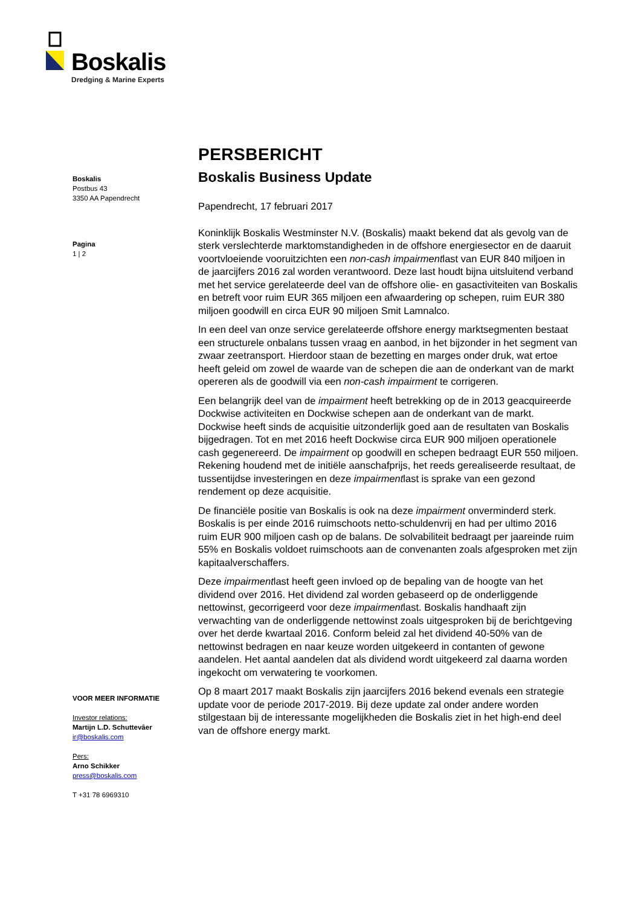Boskalis
Dredging & Marine Experts
Boskalis
Postbus 43
3350 AA Papendrecht
Pagina
1 | 2
VOOR MEER INFORMATIE
Investor relations:
Martijn L.D. Schuttevâer
ir@boskalis.com
Pers:
Arno Schikker
press@boskalis.com
T +31 78 6969310
PERSBERICHT
Boskalis Business Update
Papendrecht, 17 februari 2017
Koninklijk Boskalis Westminster N.V. (Boskalis) maakt bekend dat als gevolg van de sterk verslechterde marktomstandigheden in de offshore energiesector en de daaruit voortvloeiende vooruitzichten een non-cash impairmentlast van EUR 840 miljoen in de jaarcijfers 2016 zal worden verantwoord. Deze last houdt bijna uitsluitend verband met het service gerelateerde deel van de offshore olie- en gasactiviteiten van Boskalis en betreft voor ruim EUR 365 miljoen een afwaardering op schepen, ruim EUR 380 miljoen goodwill en circa EUR 90 miljoen Smit Lamnalco.
In een deel van onze service gerelateerde offshore energy marktsegmenten bestaat een structurele onbalans tussen vraag en aanbod, in het bijzonder in het segment van zwaar zeetransport. Hierdoor staan de bezetting en marges onder druk, wat ertoe heeft geleid om zowel de waarde van de schepen die aan de onderkant van de markt opereren als de goodwill via een non-cash impairment te corrigeren.
Een belangrijk deel van de impairment heeft betrekking op de in 2013 geacquireerde Dockwise activiteiten en Dockwise schepen aan de onderkant van de markt. Dockwise heeft sinds de acquisitie uitzonderlijk goed aan de resultaten van Boskalis bijgedragen. Tot en met 2016 heeft Dockwise circa EUR 900 miljoen operationele cash gegenereerd. De impairment op goodwill en schepen bedraagt EUR 550 miljoen. Rekening houdend met de initiële aanschafprijs, het reeds gerealiseerde resultaat, de tussentijdse investeringen en deze impairmentlast is sprake van een gezond rendement op deze acquisitie.
De financiële positie van Boskalis is ook na deze impairment onverminderd sterk. Boskalis is per einde 2016 ruimschoots netto-schuldenvrij en had per ultimo 2016 ruim EUR 900 miljoen cash op de balans. De solvabiliteit bedraagt per jaareinde ruim 55% en Boskalis voldoet ruimschoots aan de convenanten zoals afgesproken met zijn kapitaalverschaffers.
Deze impairmentlast heeft geen invloed op de bepaling van de hoogte van het dividend over 2016. Het dividend zal worden gebaseerd op de onderliggende nettowinst, gecorrigeerd voor deze impairmentlast. Boskalis handhaaft zijn verwachting van de onderliggende nettowinst zoals uitgesproken bij de berichtgeving over het derde kwartaal 2016. Conform beleid zal het dividend 40-50% van de nettowinst bedragen en naar keuze worden uitgekeerd in contanten of gewone aandelen. Het aantal aandelen dat als dividend wordt uitgekeerd zal daarna worden ingekocht om verwatering te voorkomen.
Op 8 maart 2017 maakt Boskalis zijn jaarcijfers 2016 bekend evenals een strategie update voor de periode 2017-2019. Bij deze update zal onder andere worden stilgestaan bij de interessante mogelijkheden die Boskalis ziet in het high-end deel van de offshore energy markt.